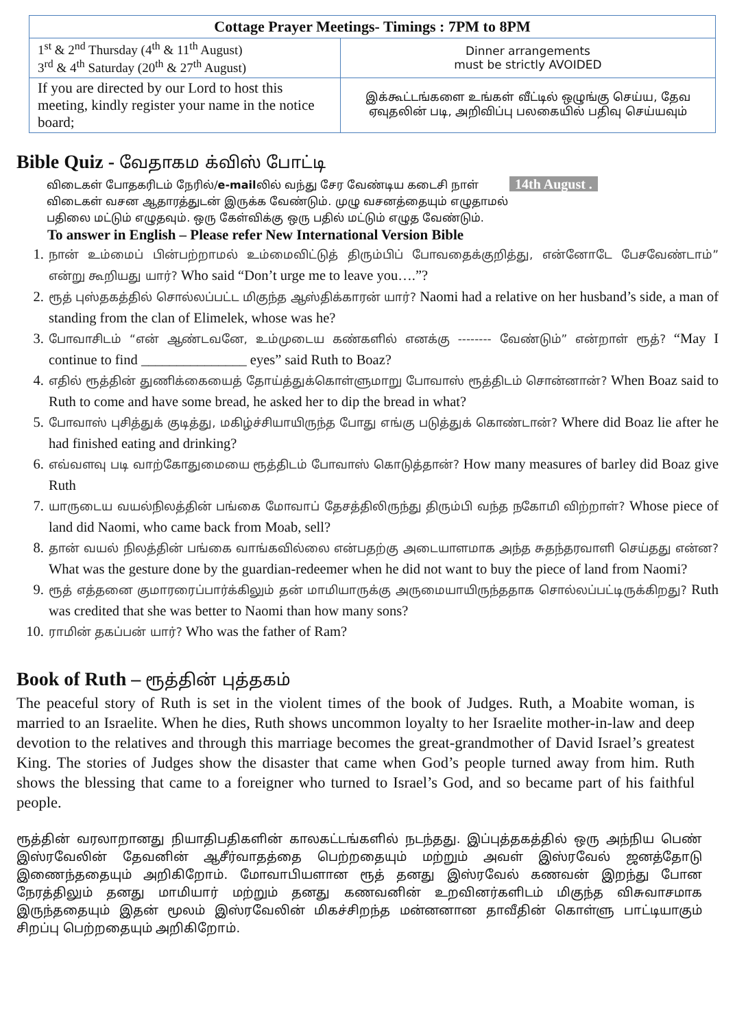| Cottage Prayer Meetings- Timings : 7PM to 8PM | |
| --- | --- |
| 1<sup>st</sup> & 2<sup>nd</sup> Thursday (4<sup>th</sup> & 11<sup>th</sup> August) 3<sup>rd</sup> & 4<sup>th</sup> Saturday (20<sup>th</sup> & 27<sup>th</sup> August) | Dinner arrangements must be strictly AVOIDED |
| If you are directed by our Lord to host this meeting, kindly register your name in the notice board; | இக்கூட்டங்களை உங்கள் வீட்டில் ஒழுங்கு செய்ய, தேவ ஏவுதலின் படி, அறிவிப்பு பலகையில் பதிவு செய்யவும் |
Bible Quiz - வேதாகம க்விஸ் போட்டி
விடைகள் போதகரிடம் நேரில்/e-mailலில் வந்து சேர வேண்டிய கடைசி நாள் 14th August .
விடைகள் வசன ஆதாரத்துடன் இருக்க வேண்டும். முழு வசனத்தையும் எழுதாமல்
பதிலை மட்டும் எழுதவும். ஒரு கேள்விக்கு ஒரு பதில் மட்டும் எழுத வேண்டும்.
To answer in English – Please refer New International Version Bible
1. நான் உம்மைப் பின்பற்றாமல் உம்மைவிட்டுத் திரும்பிப் போவதைக்குறித்து, என்னோடே பேசவேண்டாம்” என்று கூறியது யார்? Who said “Don’t urge me to leave you….”?
2. ரூத் புஸ்தகத்தில் சொல்லப்பட்ட மிகுந்த ஆஸ்திக்காரன் யார்? Naomi had a relative on her husband’s side, a man of standing from the clan of Elimelek, whose was he?
3. போவாசிடம் “என் ஆண்டவனே, உம்முடைய கண்களில் எனக்கு -------- வேண்டும்” என்றாள் ரூத்? “May I continue to find _______________ eyes” said Ruth to Boaz?
4. எதில் ரூத்தின் துணிக்கையைத் தோய்த்துக்கொள்ளுமாறு போவாஸ் ரூத்திடம் சொன்னான்? When Boaz said to Ruth to come and have some bread, he asked her to dip the bread in what?
5. போவாஸ் புசித்துக் குடித்து, மகிழ்ச்சியாயிருந்த போது எங்கு படுத்துக் கொண்டான்? Where did Boaz lie after he had finished eating and drinking?
6. எவ்வளவு படி வாற்கோதுமையை ரூத்திடம் போவாஸ் கொடுத்தான்? How many measures of barley did Boaz give Ruth
7. யாருடைய வயல்நிலத்தின் பங்கை மோவாப் தேசத்திலிருந்து திரும்பி வந்த நகோமி விற்றாள்? Whose piece of land did Naomi, who came back from Moab, sell?
8. தான் வயல் நிலத்தின் பங்கை வாங்கவில்லை என்பதற்கு அடையாளமாக அந்த சுதந்தரவாளி செய்தது என்ன? What was the gesture done by the guardian-redeemer when he did not want to buy the piece of land from Naomi?
9. ரூத் எத்தனை குமாரரைப்பார்க்கிலும் தன் மாமியாருக்கு அருமையாயிருந்ததாக சொல்லப்பட்டிருக்கிறது? Ruth was credited that she was better to Naomi than how many sons?
10. ராமின் தகப்பன் யார்? Who was the father of Ram?
Book of Ruth – ரூத்தின் புத்தகம்
The peaceful story of Ruth is set in the violent times of the book of Judges. Ruth, a Moabite woman, is married to an Israelite. When he dies, Ruth shows uncommon loyalty to her Israelite mother-in-law and deep devotion to the relatives and through this marriage becomes the great-grandmother of David Israel’s greatest King. The stories of Judges show the disaster that came when God’s people turned away from him. Ruth shows the blessing that came to a foreigner who turned to Israel’s God, and so became part of his faithful people.
ரூத்தின் வரலாறானது நியாதிபதிகளின் காலகட்டங்களில் நடந்தது. இப்புத்தகத்தில் ஒரு அந்நிய பெண் இஸ்ரவேலின் தேவனின் ஆசீர்வாதத்தை பெற்றதையும் மற்றும் அவள் இஸ்ரவேல் ஜனத்தோடு இணைந்ததையும் அறிகிறோம். மோவாபியளான ரூத் தனது இஸ்ரவேல் கணவன் இறந்து போன நேரத்திலும் தனது மாமியார் மற்றும் தனது கணவனின் உறவினர்களிடம் மிகுந்த விசுவாசமாக இருந்ததையும் இதன் மூலம் இஸ்ரவேலின் மிகச்சிறந்த மன்னனான தாவீதின் கொள்ளு பாட்டியாகும் சிறப்பு பெற்றதையும் அறிகிறோம்.